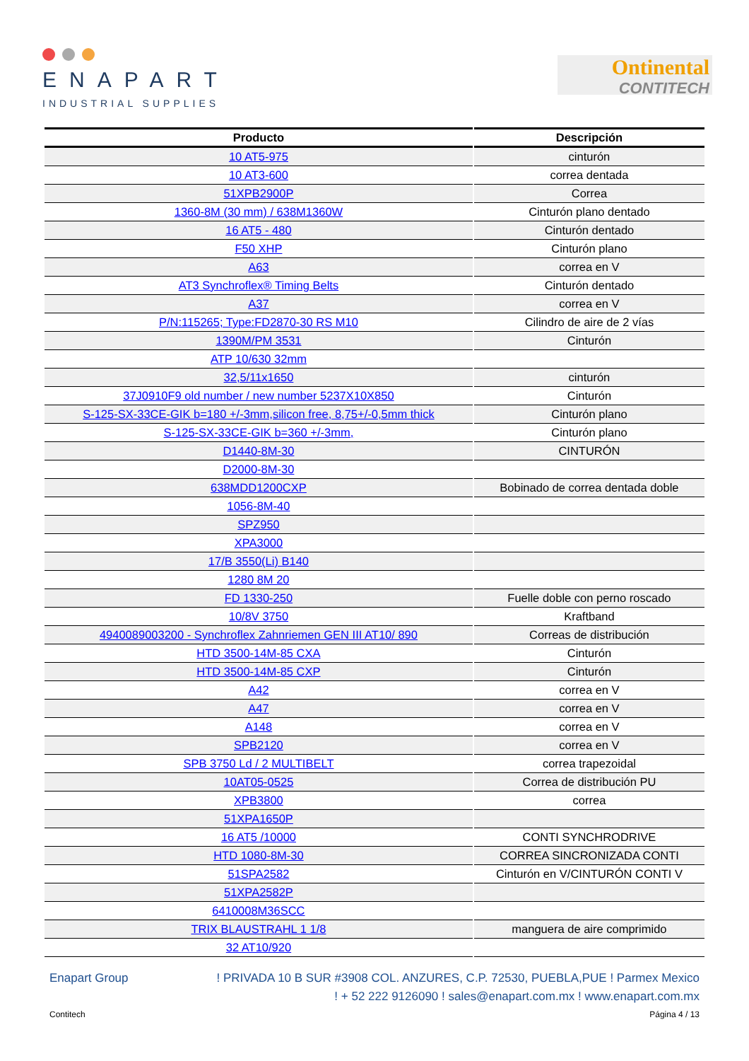ENAPART
INDUSTRIAL SUPPLIES
Ontinental
CONTITECH
| Producto | Descripción |
| --- | --- |
| 10 AT5-975 | cinturón |
| 10 AT3-600 | correa dentada |
| 51XPB2900P | Correa |
| 1360-8M (30 mm) / 638M1360W | Cinturón plano dentado |
| 16 AT5 - 480 | Cinturón dentado |
| F50 XHP | Cinturón plano |
| A63 | correa en V |
| AT3 Synchroflex® Timing Belts | Cinturón dentado |
| A37 | correa en V |
| P/N:115265; Type:FD2870-30 RS M10 | Cilindro de aire de 2 vías |
| 1390M/PM 3531 | Cinturón |
| ATP 10/630 32mm | |
| 32,5/11x1650 | cinturón |
| 37J0910F9 old number / new number 5237X10X850 | Cinturón |
| S-125-SX-33CE-GIK b=180 +/-3mm,silicon free, 8,75+/-0,5mm thick | Cinturón plano |
| S-125-SX-33CE-GIK b=360 +/-3mm, | Cinturón plano |
| D1440-8M-30 | CINTURÓN |
| D2000-8M-30 | |
| 638MDD1200CXP | Bobinado de correa dentada doble |
| 1056-8M-40 | |
| SPZ950 | |
| XPA3000 | |
| 17/B 3550(Li) B140 | |
| 1280 8M 20 | |
| FD 1330-250 | Fuelle doble con perno roscado |
| 10/8V 3750 | Kraftband |
| 4940089003200 - Synchroflex Zahnriemen GEN III AT10/ 890 | Correas de distribución |
| HTD 3500-14M-85 CXA | Cinturón |
| HTD 3500-14M-85 CXP | Cinturón |
| A42 | correa en V |
| A47 | correa en V |
| A148 | correa en V |
| SPB2120 | correa en V |
| SPB 3750 Ld / 2 MULTIBELT | correa trapezoidal |
| 10AT05-0525 | Correa de distribución PU |
| XPB3800 | correa |
| 51XPA1650P | |
| 16 AT5 /10000 | CONTI SYNCHRODRIVE |
| HTD 1080-8M-30 | CORREA SINCRONIZADA CONTI |
| 51SPA2582 | Cinturón en V/CINTURÓN CONTI V |
| 51XPA2582P | |
| 6410008M36SCC | |
| TRIX BLAUSTRAHL 1 1/8 | manguera de aire comprimido |
| 32 AT10/920 | |
Enapart Group! PRIVADA 10 B SUR #3908 COL. ANZURES, C.P. 72530, PUEBLA,PUE ! Parmex Mexico
! + 52 222 9126090 ! sales@enapart.com.mx ! www.enapart.com.mx
Contitech Página 4 / 13